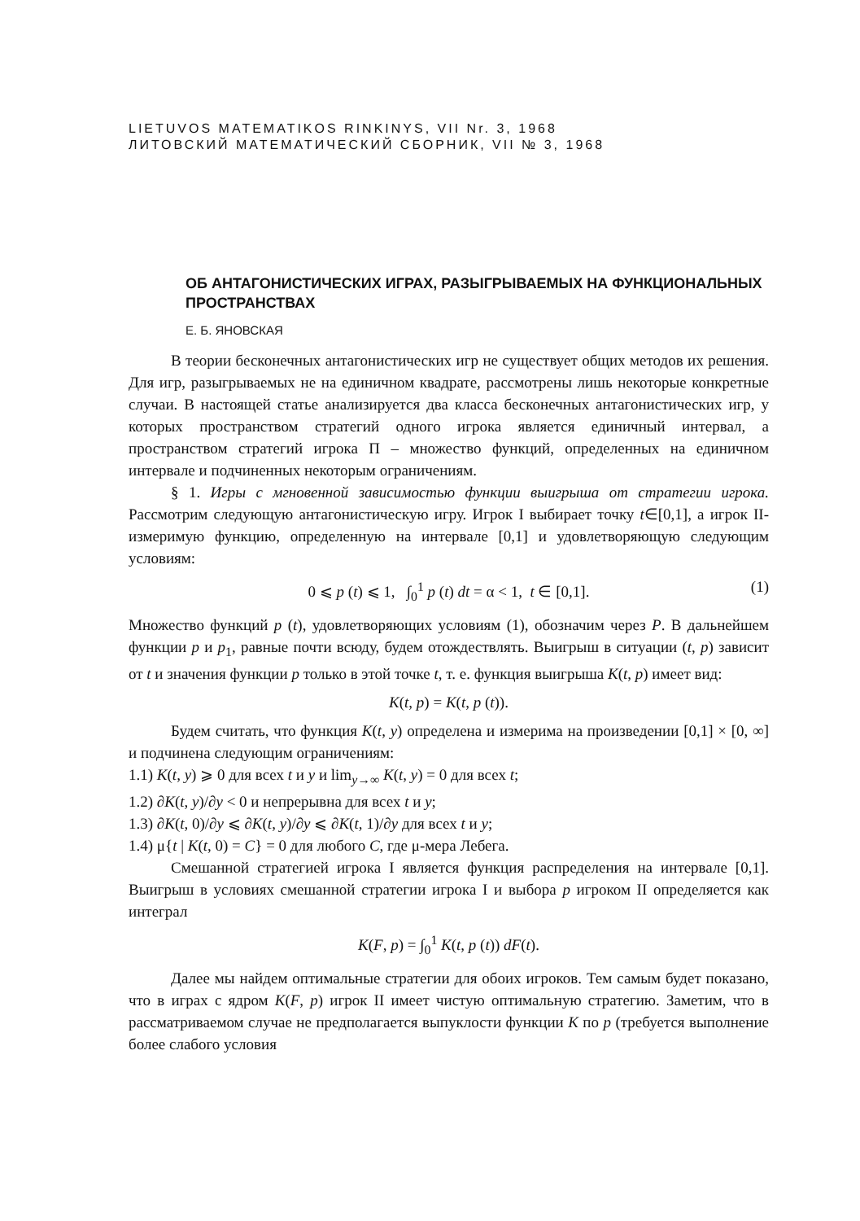LIETUVOS MATEMATIKOS RINKINYS, VII Nr. 3, 1968
ЛИТОВСКИЙ МАТЕМАТИЧЕСКИЙ СБОРНИК, VII № 3, 1968
ОБ АНТАГОНИСТИЧЕСКИХ ИГРАХ, РАЗЫГРЫВАЕМЫХ НА ФУНКЦИОНАЛЬНЫХ ПРОСТРАНСТВАХ
Е. Б. ЯНОВСКАЯ
В теории бесконечных антагонистических игр не существует общих методов их решения. Для игр, разыгрываемых не на единичном квадрате, рассмотрены лишь некоторые конкретные случаи. В настоящей статье анализируется два класса бесконечных антагонистических игр, у которых пространством стратегий одного игрока является единичный интервал, а пространством стратегий игрока П – множество функций, определенных на единичном интервале и подчиненных некоторым ограничениям.
§ 1. Игры с мгновенной зависимостью функции выигрыша от стратегии игрока. Рассмотрим следующую антагонистическую игру. Игрок I выбирает точку t∈[0,1], а игрок II-измеримую функцию, определенную на интервале [0,1] и удовлетворяющую следующим условиям:
0 ⩽ p (t) ⩽ 1, ∫<sub>0</sub><sup>1</sup> p (t) dt = α < 1, t ∈ [0,1]. (1)
Множество функций p (t), удовлетворяющих условиям (1), обозначим через P. В дальнейшем функции p и p<sub>1</sub>, равные почти всюду, будем отождествлять. Выигрыш в ситуации (t, p) зависит от t и значения функции p только в этой точке t, т. е. функция выигрыша K(t, p) имеет вид:
K(t, p) = K(t, p (t)).
Будем считать, что функция K(t, y) определена и измерима на произведении [0,1] × [0, ∞] и подчинена следующим ограничениям:
1.1) K(t, y) ⩾ 0 для всех t и y и lim<sub>y→∞</sub> K(t, y) = 0 для всех t;
1.2) ∂K(t, y)/∂y < 0 и непрерывна для всех t и y;
1.3) ∂K(t, 0)/∂y ⩽ ∂K(t, y)/∂y ⩽ ∂K(t, 1)/∂y для всех t и y;
1.4) μ{t | K(t, 0) = C} = 0 для любого C, где μ-мера Лебега.
Смешанной стратегией игрока I является функция распределения на интервале [0,1]. Выигрыш в условиях смешанной стратегии игрока I и выбора p игроком II определяется как интеграл
K(F, p) = ∫<sub>0</sub><sup>1</sup> K(t, p (t)) dF(t).
Далее мы найдем оптимальные стратегии для обоих игроков. Тем самым будет показано, что в играх с ядром K(F, p) игрок II имеет чистую оптимальную стратегию. Заметим, что в рассматриваемом случае не предполагается выпуклости функции K по p (требуется выполнение более слабого условия